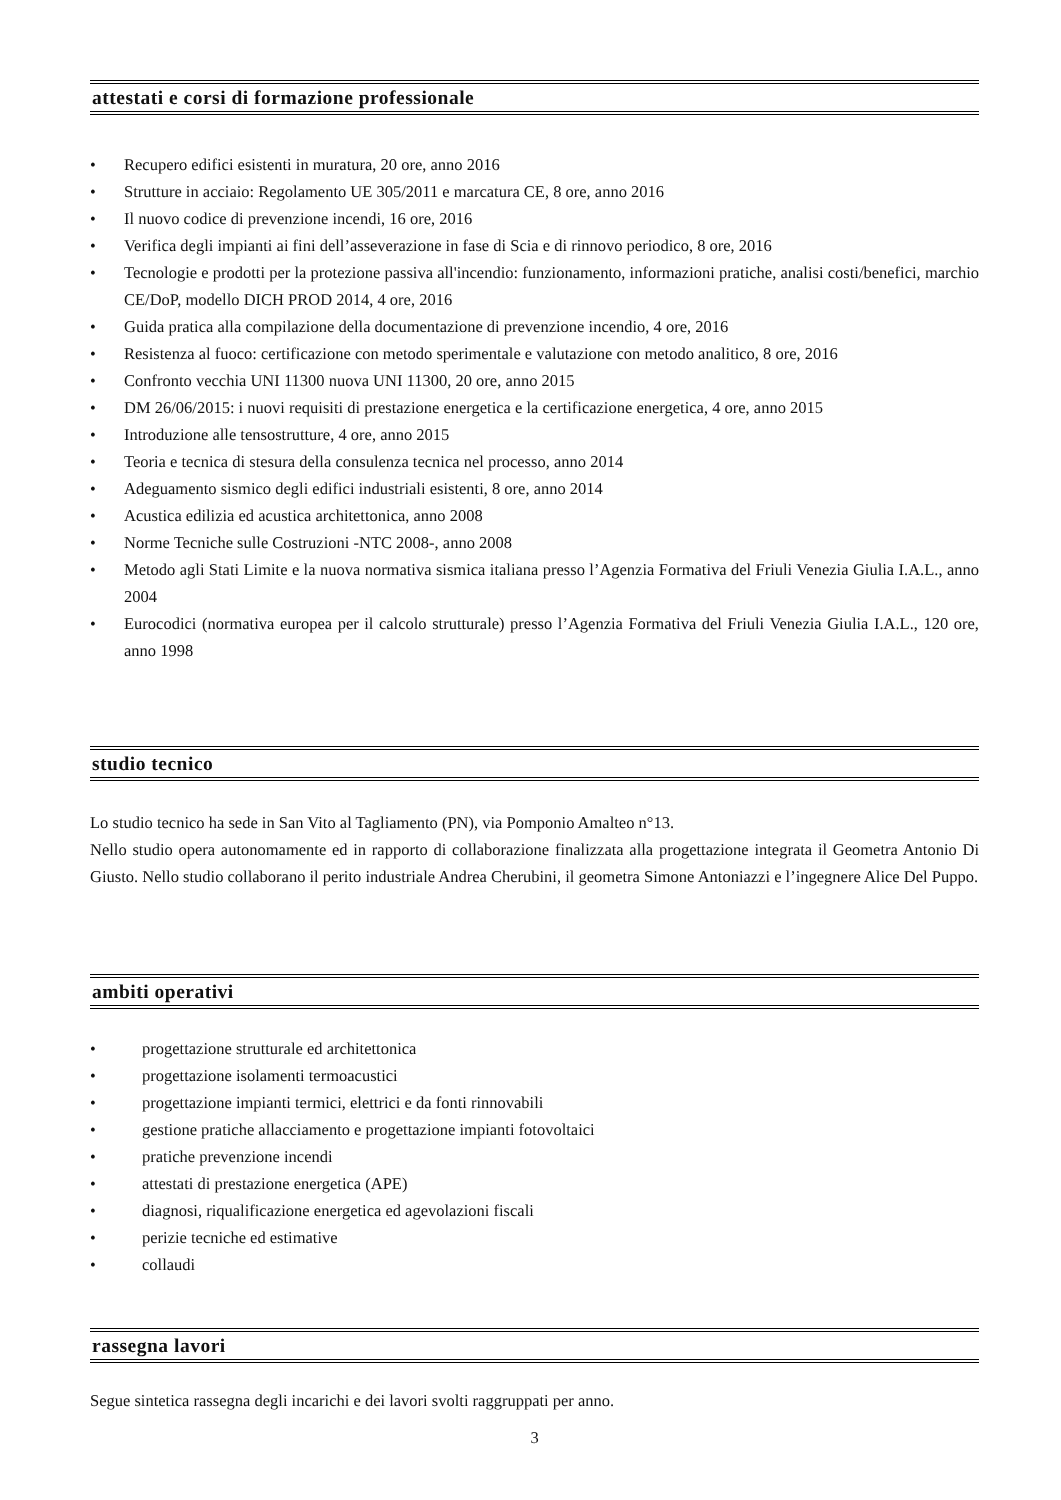attestati e corsi di formazione professionale
• Recupero edifici esistenti in muratura, 20 ore, anno 2016
• Strutture in acciaio: Regolamento UE 305/2011 e marcatura CE, 8 ore, anno 2016
• Il nuovo codice di prevenzione incendi, 16 ore, 2016
• Verifica degli impianti ai fini dell’asseverazione in fase di Scia e di rinnovo periodico, 8 ore, 2016
• Tecnologie e prodotti per la protezione passiva all'incendio: funzionamento, informazioni pratiche, analisi costi/benefici, marchio CE/DoP, modello DICH PROD 2014, 4 ore, 2016
• Guida pratica alla compilazione della documentazione di prevenzione incendio, 4 ore, 2016
• Resistenza al fuoco: certificazione con metodo sperimentale e valutazione con metodo analitico, 8 ore, 2016
• Confronto vecchia UNI 11300 nuova UNI 11300, 20 ore, anno 2015
• DM 26/06/2015: i nuovi requisiti di prestazione energetica e la certificazione energetica, 4 ore, anno 2015
• Introduzione alle tensostrutture, 4 ore, anno 2015
• Teoria e tecnica di stesura della consulenza tecnica nel processo, anno 2014
• Adeguamento sismico degli edifici industriali esistenti, 8 ore, anno 2014
• Acustica edilizia ed acustica architettonica, anno 2008
• Norme Tecniche sulle Costruzioni -NTC 2008-, anno 2008
• Metodo agli Stati Limite e la nuova normativa sismica italiana presso l’Agenzia Formativa del Friuli Venezia Giulia I.A.L., anno 2004
• Eurocodici (normativa europea per il calcolo strutturale) presso l’Agenzia Formativa del Friuli Venezia Giulia I.A.L., 120 ore, anno 1998
studio tecnico
Lo studio tecnico ha sede in San Vito al Tagliamento (PN), via Pomponio Amalteo n°13.
Nello studio opera autonomamente ed in rapporto di collaborazione finalizzata alla progettazione integrata il Geometra Antonio Di Giusto. Nello studio collaborano il perito industriale Andrea Cherubini, il geometra Simone Antoniazzi e l’ingegnere Alice Del Puppo.
ambiti operativi
• progettazione strutturale ed architettonica
• progettazione isolamenti termoacustici
• progettazione impianti termici, elettrici e da fonti rinnovabili
• gestione pratiche allacciamento e progettazione impianti fotovoltaici
• pratiche prevenzione incendi
• attestati di prestazione energetica (APE)
• diagnosi, riqualificazione energetica ed agevolazioni fiscali
• perizie tecniche ed estimative
• collaudi
rassegna lavori
Segue sintetica rassegna degli incarichi e dei lavori svolti raggruppati per anno.
3